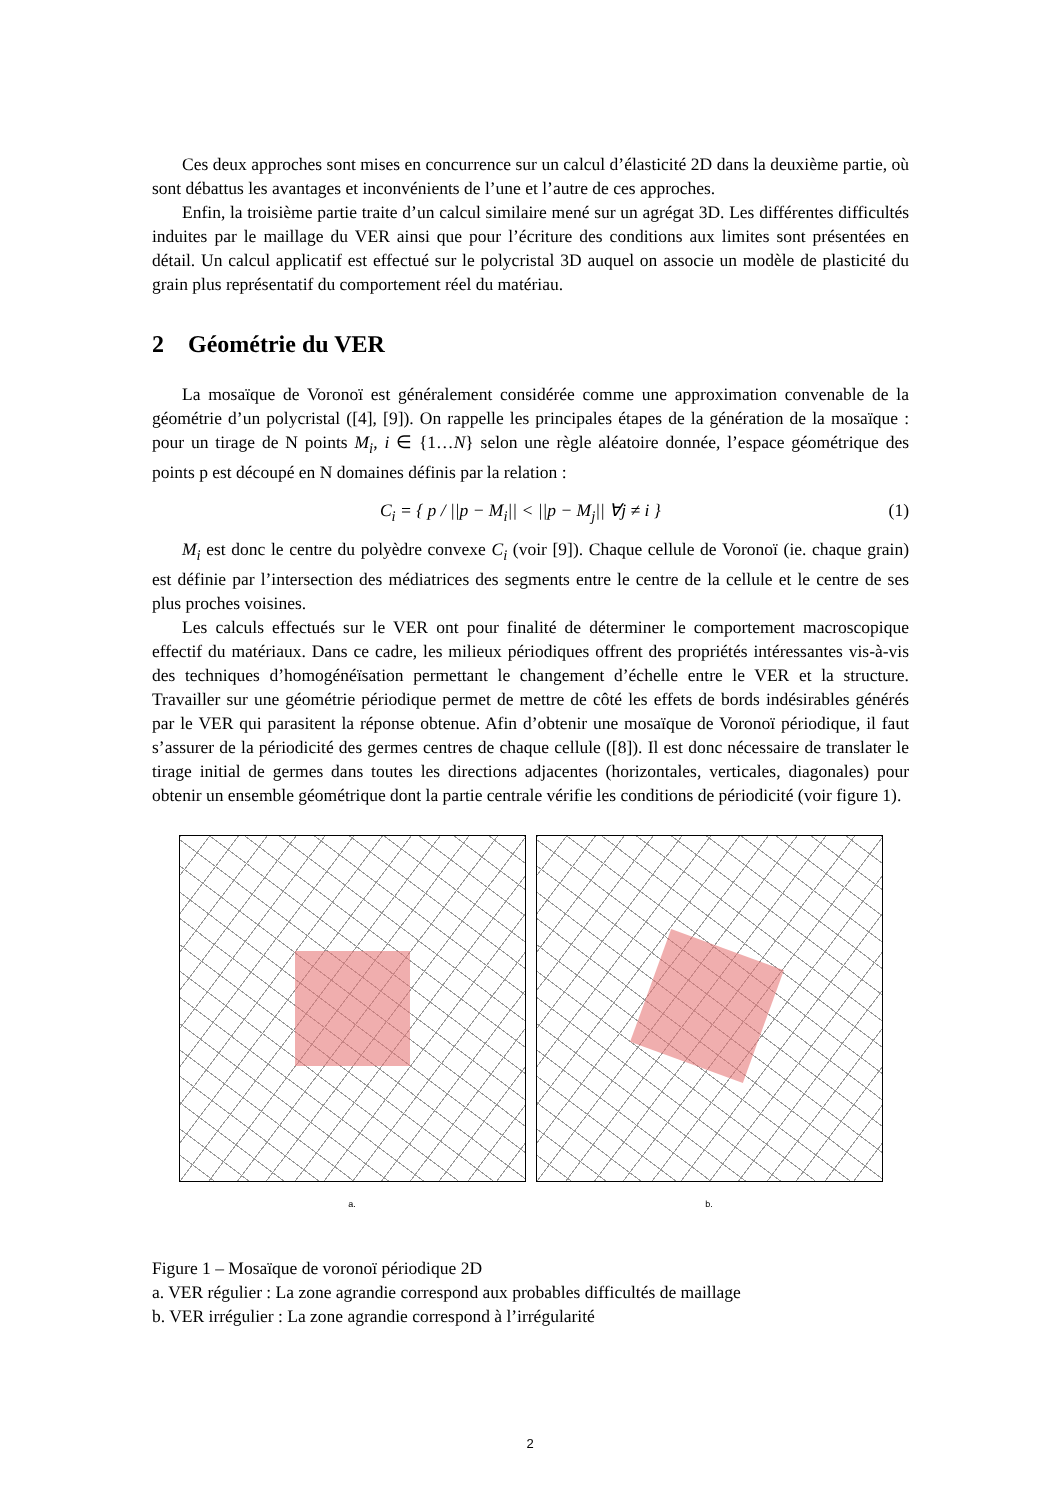Ces deux approches sont mises en concurrence sur un calcul d’élasticité 2D dans la deuxième partie, où sont débattus les avantages et inconvénients de l’une et l’autre de ces approches.
Enfin, la troisième partie traite d’un calcul similaire mené sur un agrégat 3D. Les différentes difficultés induites par le maillage du VER ainsi que pour l’écriture des conditions aux limites sont présentées en détail. Un calcul applicatif est effectué sur le polycristal 3D auquel on associe un modèle de plasticité du grain plus représentatif du comportement réel du matériau.
2 Géométrie du VER
La mosaïque de Voronoï est généralement considérée comme une approximation convenable de la géométrie d’un polycristal ([4], [9]). On rappelle les principales étapes de la génération de la mosaïque : pour un tirage de N points M<sub>i</sub>, i ∈ {1…N} selon une règle aléatoire donnée, l’espace géométrique des points p est découpé en N domaines définis par la relation :
C<sub>i</sub> = { p / ||p − M<sub>i</sub>|| < ||p − M<sub>j</sub>|| ∀j ≠ i } (1)
M<sub>i</sub> est donc le centre du polyèdre convexe C<sub>i</sub> (voir [9]). Chaque cellule de Voronoï (ie. chaque grain) est définie par l’intersection des médiatrices des segments entre le centre de la cellule et le centre de ses plus proches voisines.
Les calculs effectués sur le VER ont pour finalité de déterminer le comportement macroscopique effectif du matériaux. Dans ce cadre, les milieux périodiques offrent des propriétés intéressantes vis-à-vis des techniques d’homogénéïsation permettant le changement d’échelle entre le VER et la structure. Travailler sur une géométrie périodique permet de mettre de côté les effets de bords indésirables générés par le VER qui parasitent la réponse obtenue. Afin d’obtenir une mosaïque de Voronoï périodique, il faut s’assurer de la périodicité des germes centres de chaque cellule ([8]). Il est donc nécessaire de translater le tirage initial de germes dans toutes les directions adjacentes (horizontales, verticales, diagonales) pour obtenir un ensemble géométrique dont la partie centrale vérifie les conditions de périodicité (voir figure 1).
a. b.
Figure 1 – Mosaïque de voronoï périodique 2D
a. VER régulier : La zone agrandie correspond aux probables difficultés de maillage
b. VER irrégulier : La zone agrandie correspond à l’irrégularité
2